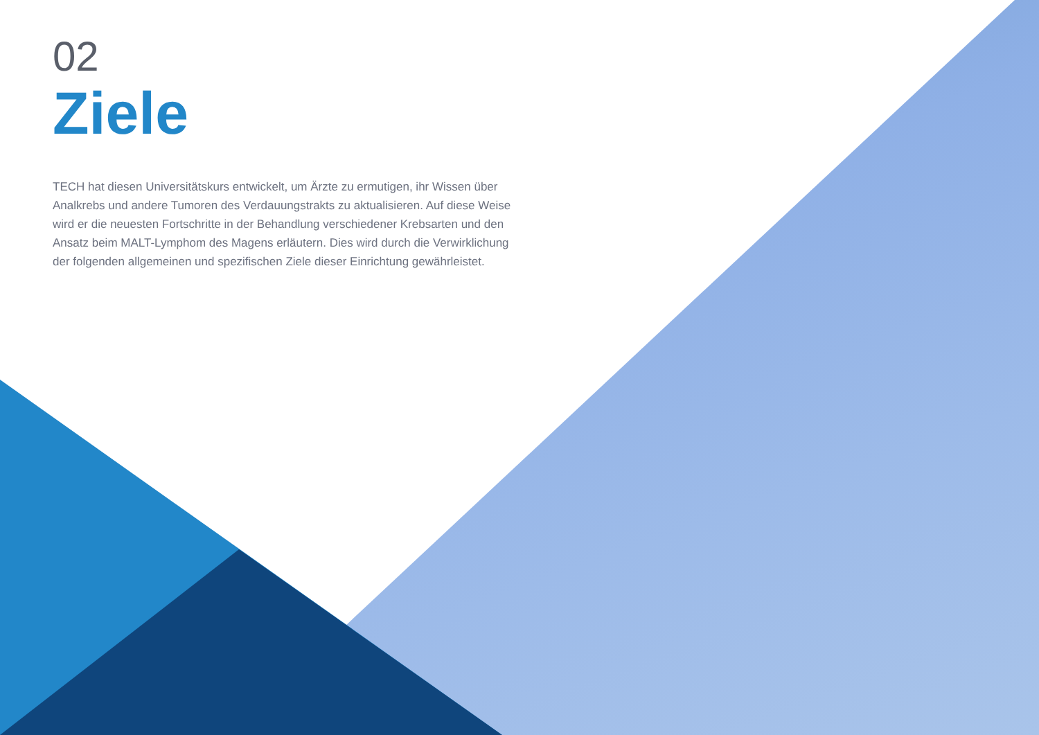02
Ziele
TECH hat diesen Universitätskurs entwickelt, um Ärzte zu ermutigen, ihr Wissen über Analkrebs und andere Tumoren des Verdauungstrakts zu aktualisieren. Auf diese Weise wird er die neuesten Fortschritte in der Behandlung verschiedener Krebsarten und den Ansatz beim MALT-Lymphom des Magens erläutern. Dies wird durch die Verwirklichung der folgenden allgemeinen und spezifischen Ziele dieser Einrichtung gewährleistet.